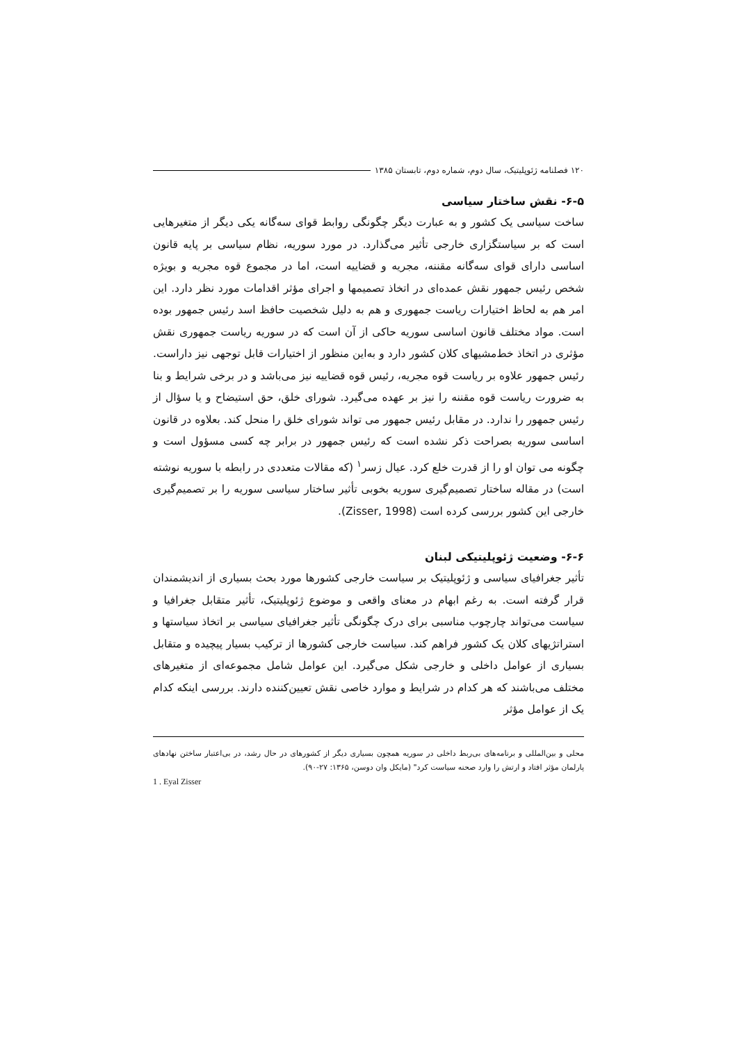۱۲۰ فصلنامه ژئوپلیتیک، سال دوم، شماره دوم، تابستان ۱۳۸۵
۶-۵- نقش ساختار سیاسی
ساخت سیاسی یک کشور و به عبارت دیگر چگونگی روابط قوای سه‌گانه یکی دیگر از متغیرهایی است که بر سیاستگزاری خارجی تأثیر می‌گذارد. در مورد سوریه، نظام سیاسی بر پایه قانون اساسی دارای قوای سه‌گانه مقننه، مجریه و قضاییه است، اما در مجموع قوه مجریه و بویژه شخص رئیس جمهور نقش عمده‌ای در اتخاذ تصمیمها و اجرای مؤثر اقدامات مورد نظر دارد. این امر هم به لحاظ اختیارات ریاست جمهوری و هم به دلیل شخصیت حافظ اسد رئیس جمهور بوده است. مواد مختلف قانون اساسی سوریه حاکی از آن است که در سوریه ریاست جمهوری نقش مؤثری در اتخاذ خط‌مشیهای کلان کشور دارد و به‌این منظور از اختیارات قابل توجهی نیز داراست. رئیس جمهور علاوه بر ریاست قوه مجریه، رئیس قوه قضاییه نیز می‌باشد و در برخی شرایط و بنا به ضرورت ریاست قوه مقننه را نیز بر عهده می‌گیرد. شورای خلق، حق استیضاح و یا سؤال از رئیس جمهور را ندارد. در مقابل رئیس جمهور می تواند شورای خلق را منحل کند. بعلاوه در قانون اساسی سوریه بصراحت ذکر نشده است که رئیس جمهور در برابر چه کسی مسؤول است و چگونه می توان او را از قدرت خلع کرد. عیال زسر<sup>۱</sup> (که مقالات متعددی در رابطه با سوریه نوشته است) در مقاله ساختار تصمیم‌گیری سوریه بخوبی تأثیر ساختار سیاسی سوریه را بر تصمیم‌گیری خارجی این کشور بررسی کرده است (Zisser, 1998).
۶-۶- وضعیت ژئوپلیتیکی لبنان
تأثیر جغرافیای سیاسی و ژئوپلیتیک بر سیاست خارجی کشورها مورد بحث بسیاری از اندیشمندان قرار گرفته است. به رغم ابهام در معنای واقعی و موضوع ژئوپلیتیک، تأثیر متقابل جغرافیا و سیاست می‌تواند چارچوب مناسبی برای درک چگونگی تأثیر جغرافیای سیاسی بر اتخاذ سیاستها و استراتژیهای کلان یک کشور فراهم کند. سیاست خارجی کشورها از ترکیب بسیار پیچیده و متقابل بسیاری از عوامل داخلی و خارجی شکل می‌گیرد. این عوامل شامل مجموعه‌ای از متغیرهای مختلف می‌باشند که هر کدام در شرایط و موارد خاصی نقش تعیین‌کننده دارند. بررسی اینکه کدام یک از عوامل مؤثر
محلی و بین‌المللی و برنامه‌های بی‌ربط داخلی در سوریه همچون بسیاری دیگر از کشورهای در حال رشد، در بی‌اعتبار ساختن نهادهای پارلمان مؤثر افتاد و ارتش را وارد صحنه سیاست کرد" (مایکل وان دوسن، ۱۳۶۵: ۲۷-۹۰).
1 . Eyal Zisser